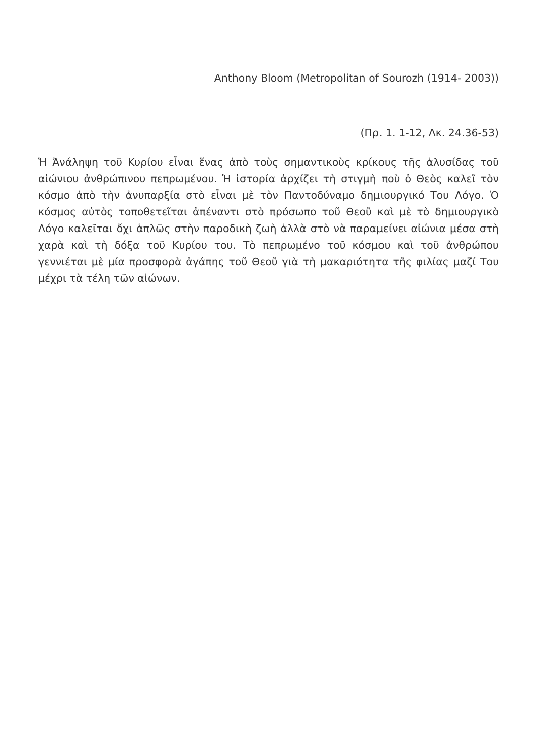Anthony Bloom (Metropolitan of Sourozh (1914- 2003))
(Πρ. 1. 1-12, Λκ. 24.36-53)
Ἡ Ἀνάληψη τοῦ Κυρίου εἶναι ἕνας ἀπὸ τοὺς σημαντικοὺς κρίκους τῆς ἁλυσίδας τοῦ αἰώνιου ἀνθρώπινου πεπρωμένου. Ἡ ἱστορία ἀρχίζει τὴ στιγμὴ ποὺ ὁ Θεὸς καλεῖ τὸν κόσμο ἀπὸ τὴν ἀνυπαρξία στὸ εἶναι μὲ τὸν Παντοδύναμο δημιουργικό Του Λόγο. Ὁ κόσμος αὐτὸς τοποθετεῖται ἀπέναντι στὸ πρόσωπο τοῦ Θεοῦ καὶ μὲ τὸ δημιουργικὸ Λόγο καλεῖται ὄχι ἁπλῶς στὴν παροδικὴ ζωὴ ἀλλὰ στὸ νὰ παραμείνει αἰώνια μέσα στὴ χαρὰ καὶ τὴ δόξα τοῦ Κυρίου του. Τὸ πεπρωμένο τοῦ κόσμου καὶ τοῦ ἀνθρώπου γεννιέται μὲ μία προσφορὰ ἀγάπης τοῦ Θεοῦ γιὰ τὴ μακαριότητα τῆς φιλίας μαζί Του μέχρι τὰ τέλη τῶν αἰώνων.